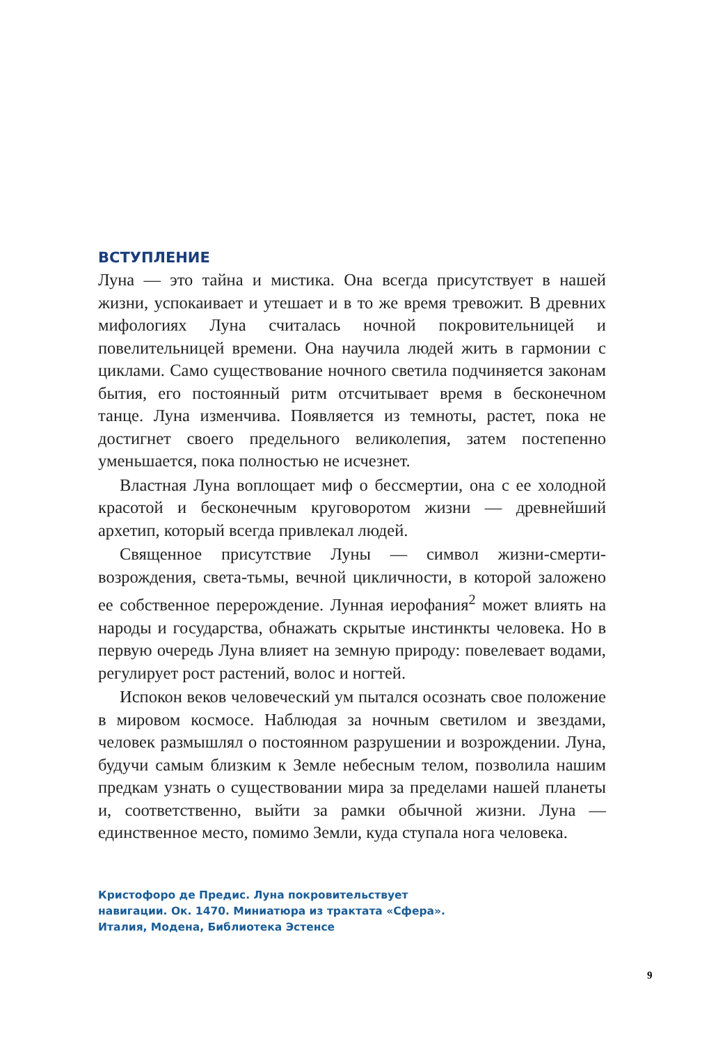ВСТУПЛЕНИЕ
Луна — это тайна и мистика. Она всегда присутствует в нашей жизни, успокаивает и утешает и в то же время тревожит. В древних мифологиях Луна считалась ночной покровительницей и повелительницей времени. Она научила людей жить в гармонии с циклами. Само существование ночного светила подчиняется законам бытия, его постоянный ритм отсчитывает время в бесконечном танце. Луна изменчива. Появляется из темноты, растет, пока не достигнет своего предельного великолепия, затем постепенно уменьшается, пока полностью не исчезнет.
Властная Луна воплощает миф о бессмертии, она с ее холодной красотой и бесконечным круговоротом жизни — древнейший архетип, который всегда привлекал людей.
Священное присутствие Луны — символ жизни-смерти-возрождения, света-тьмы, вечной цикличности, в которой заложено ее собственное перерождение. Лунная иерофания<sup>2</sup> может влиять на народы и государства, обнажать скрытые инстинкты человека. Но в первую очередь Луна влияет на земную природу: повелевает водами, регулирует рост растений, волос и ногтей.
Испокон веков человеческий ум пытался осознать свое положение в мировом космосе. Наблюдая за ночным светилом и звездами, человек размышлял о постоянном разрушении и возрождении. Луна, будучи самым близким к Земле небесным телом, позволила нашим предкам узнать о существовании мира за пределами нашей планеты и, соответственно, выйти за рамки обычной жизни. Луна — единственное место, помимо Земли, куда ступала нога человека.
Кристофоро де Предис. Луна покровительствует
навигации. Ок. 1470. Миниатюра из трактата «Сфера».
Италия, Модена, Библиотека Эстенсе
9